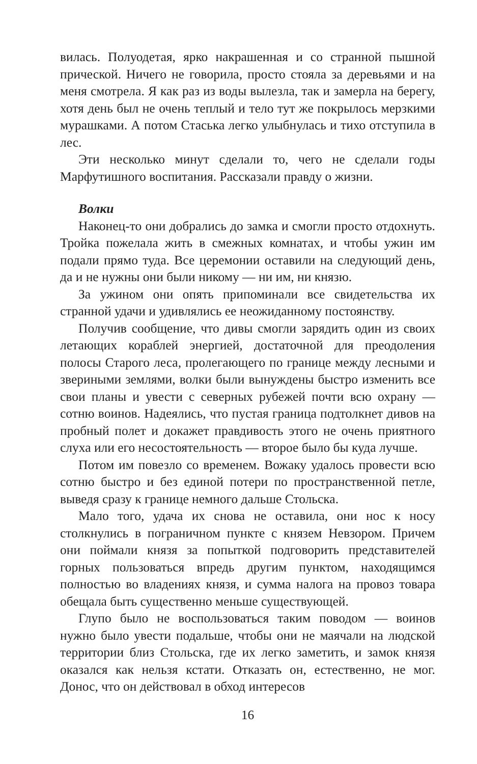вилась. Полуодетая, ярко накрашенная и со странной пышной прической. Ничего не говорила, просто стояла за деревьями и на меня смотрела. Я как раз из воды вылезла, так и замерла на берегу, хотя день был не очень теплый и тело тут же покрылось мерзкими мурашками. А потом Стаська легко улыбнулась и тихо отступила в лес.
Эти несколько минут сделали то, чего не сделали годы Марфутишного воспитания. Рассказали правду о жизни.
Волки
Наконец-то они добрались до замка и смогли просто отдохнуть. Тройка пожелала жить в смежных комнатах, и чтобы ужин им подали прямо туда. Все церемонии оставили на следующий день, да и не нужны они были никому — ни им, ни князю.
За ужином они опять припоминали все свидетельства их странной удачи и удивлялись ее неожиданному постоянству.
Получив сообщение, что дивы смогли зарядить один из своих летающих кораблей энергией, достаточной для преодоления полосы Старого леса, пролегающего по границе между лесными и звериными землями, волки были вынуждены быстро изменить все свои планы и увести с северных рубежей почти всю охрану — сотню воинов. Надеялись, что пустая граница подтолкнет дивов на пробный полет и докажет правдивость этого не очень приятного слуха или его несостоятельность — второе было бы куда лучше.
Потом им повезло со временем. Вожаку удалось провести всю сотню быстро и без единой потери по пространственной петле, выведя сразу к границе немного дальше Стольска.
Мало того, удача их снова не оставила, они нос к носу столкнулись в пограничном пункте с князем Невзором. Причем они поймали князя за попыткой подговорить представителей горных пользоваться впредь другим пунктом, находящимся полностью во владениях князя, и сумма налога на провоз товара обещала быть существенно меньше существующей.
Глупо было не воспользоваться таким поводом — воинов нужно было увести подальше, чтобы они не маячали на людской территории близ Стольска, где их легко заметить, и замок князя оказался как нельзя кстати. Отказать он, естественно, не мог. Донос, что он действовал в обход интересов
16